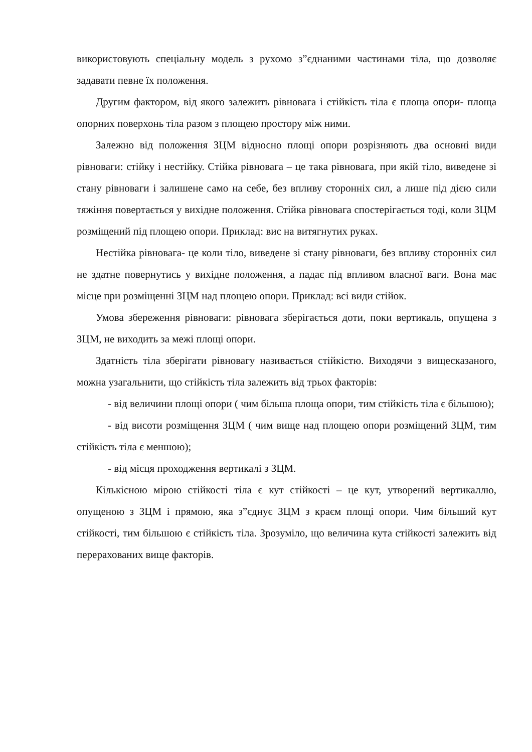використовують спеціальну модель з рухомо з”єднаними частинами тіла, що дозволяє задавати певне їх положення.
Другим фактором, від якого залежить рівновага і стійкість тіла є площа опори- площа опорних поверхонь тіла разом з площею простору між ними.
Залежно від положення ЗЦМ відносно площі опори розрізняють два основні види рівноваги: стійку і нестійку. Стійка рівновага – це така рівновага, при якій тіло, виведене зі стану рівноваги і залишене само на себе, без впливу сторонніх сил, а лише під дією сили тяжіння повертається у вихідне положення. Стійка рівновага спостерігається тоді, коли ЗЦМ розміщений під площею опори. Приклад: вис на витягнутих руках.
Нестійка рівновага- це коли тіло, виведене зі стану рівноваги, без впливу сторонніх сил не здатне повернутись у вихідне положення, а падає під впливом власної ваги. Вона має місце при розміщенні ЗЦМ над площею опори. Приклад: всі види стійок.
Умова збереження рівноваги: рівновага зберігається доти, поки вертикаль, опущена з ЗЦМ, не виходить за межі площі опори.
Здатність тіла зберігати рівновагу називається стійкістю. Виходячи з вищесказаного, можна узагальнити, що стійкість тіла залежить від трьох факторів:
- від величини площі опори ( чим більша площа опори, тим стійкість тіла є більшою);
- від висоти розміщення ЗЦМ ( чим вище над площею опори розміщений ЗЦМ, тим стійкість тіла є меншою);
- від місця проходження вертикалі з ЗЦМ.
Кількісною мірою стійкості тіла є кут стійкості – це кут, утворений вертикаллю, опущеною з ЗЦМ і прямою, яка з”єднує ЗЦМ з краєм площі опори. Чим більший кут стійкості, тим більшою є стійкість тіла. Зрозуміло, що величина кута стійкості залежить від перерахованих вище факторів.